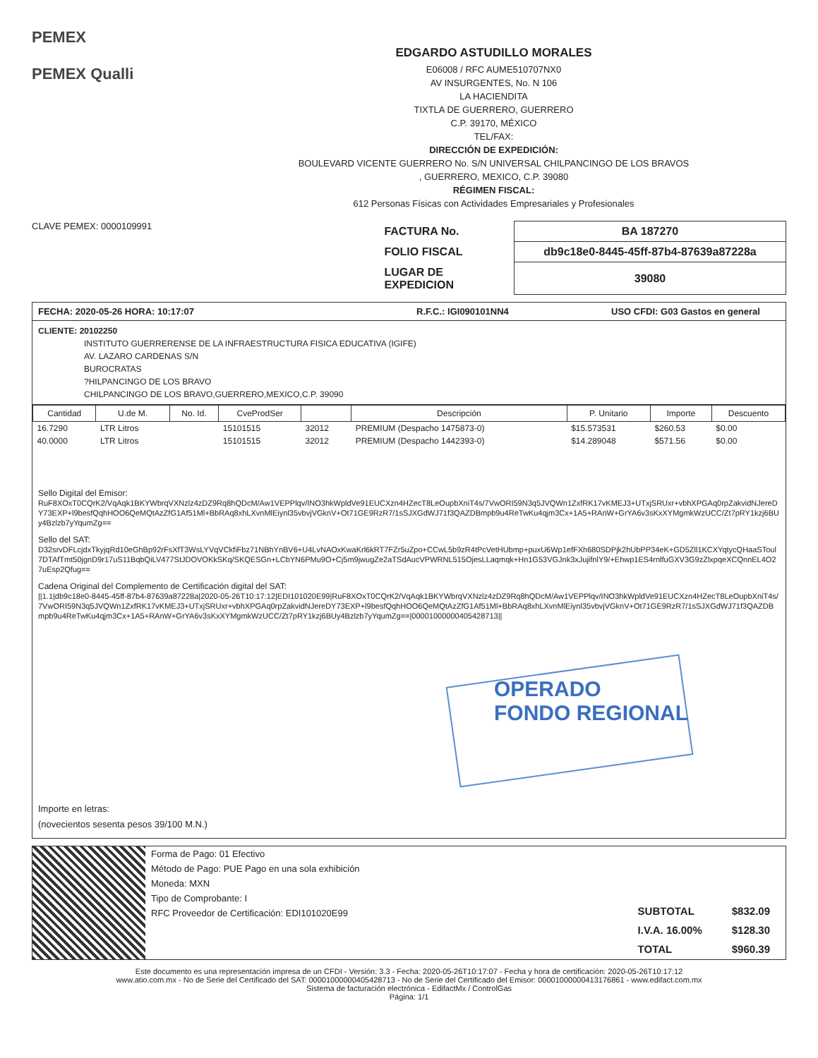PEMEX
PEMEX Qualli
EDGARDO ASTUDILLO MORALES
E06008 / RFC AUME510707NX0
AV INSURGENTES, No. N 106
LA HACIENDITA
TIXTLA DE GUERRERO, GUERRERO
C.P. 39170, MÉXICO
TEL/FAX:
DIRECCIÓN DE EXPEDICIÓN:
BOULEVARD VICENTE GUERRERO No. S/N UNIVERSAL CHILPANCINGO DE LOS BRAVOS
, GUERRERO, MEXICO, C.P. 39080
RÉGIMEN FISCAL:
612 Personas Físicas con Actividades Empresariales y Profesionales
CLAVE PEMEX: 0000109991
| FACTURA No. | BA 187270 |
| FOLIO FISCAL | db9c18e0-8445-45ff-87b4-87639a87228a |
| LUGAR DE EXPEDICION | 39080 |
FECHA: 2020-05-26 HORA: 10:17:07 R.F.C.: IGI090101NN4 USO CFDI: G03 Gastos en general
CLIENTE: 20102250
INSTITUTO GUERRERENSE DE LA INFRAESTRUCTURA FISICA EDUCATIVA (IGIFE)
AV. LAZARO CARDENAS S/N
BUROCRATAS
?HILPANCINGO DE LOS BRAVO
CHILPANCINGO DE LOS BRAVO,GUERRERO,MEXICO,C.P. 39090
| Cantidad | U.de M. | No. Id. | CveProdSer | | Descripción | P. Unitario | Importe | Descuento |
| --- | --- | --- | --- | --- | --- | --- | --- | --- |
| 16.7290 | LTR Litros | | 15101515 | 32012 | PREMIUM (Despacho 1475873-0) | $15.573531 | $260.53 | $0.00 |
| 40.0000 | LTR Litros | | 15101515 | 32012 | PREMIUM (Despacho 1442393-0) | $14.289048 | $571.56 | $0.00 |
Sello Digital del Emisor:
RuF8XOxT0CQrK2/VqAqk1BKYWbrqVXNzlz4zDZ9Rq8hQDcM/Aw1VEPPlqv/INO3hkWpldVe91EUCXzn4HZecT8LeOupbXniT4s/7VwORI59N3q5JVQWn1ZxfRK17vKMEJ3+UTxjSRUxr+vbhXPGAq0rpZakvidNJereDY73EXP+l9besfQqhHOO6QeMQtAzZfG1Af51Ml+BbRAq8xhLXvnMlEiynl35vbvjVGknV+Ot71GE9RzR7/1sSJXGdWJ71f3QAZDBmpb9u4ReTwKu4qjm3Cx+1A5+RAnW+GrYA6v3sKxXYMgmkWzUCC/Zt7pRY1kzj6BUy4Bzlzb7yYqumZg==
Sello del SAT:
D32srvDFLcjdxTkyjqRd10eGhBp92rFsXfT3WsLYVqVCkfiFbz71NBhYnBV6+U4LvNAOxKwaKrl6kRT7FZr5uZpo+CCwL5b9zR4tPcVetHUbmp+puxU6Wp1efFXh680SDPjk2hUbPP34eK+GD5Zll1KCXYqtycQHaaSToul7DTAfTmt50jgnD9r17uS11BqbQiLV477StJDOVOKkSKq/SKQESGn+LCbYN6PMu9O+Cj5m9jwugZe2aTSdAucVPWRNL515OjesLLaqmqk+Hn1G53VGJnk3xJujifnlY9/+Ehwp1ES4rnlfuGXV3G9zZlxpqeXCQnnEL4O27uEsp2Qfug==
Cadena Original del Complemento de Certificación digital del SAT:
||1.1|db9c18e0-8445-45ff-87b4-87639a87228a|2020-05-26T10:17:12|EDI101020E99|RuF8XOxT0CQrK2/VqAqk1BKYWbrqVXNzlz4zDZ9Rq8hQDcM/Aw1VEPPlqv/INO3hkWpldVe91EUCXzn4HZecT8LeOupbXniT4s/7VwORI59N3q5JVQWn1ZxfRK17vKMEJ3+UTxjSRUxr+vbhXPGAq0rpZakvidNJereDY73EXP+l9besfQqhHOO6QeMQtAzZfG1Af51Ml+BbRAq8xhLXvnMlEiynl35vbvjVGknV+Ot71GE9RzR7/1sSJXGdWJ71f3QAZDBmpb9u4ReTwKu4qjm3Cx+1A5+RAnW+GrYA6v3sKxXYMgmkWzUCC/Zt7pRY1kzj6BUy4Bzlzb7yYqumZg==|00001000000405428713||
Importe en letras:
(novecientos sesenta pesos 39/100 M.N.)
OPERADO
FONDO REGIONAL
Forma de Pago: 01 Efectivo
Método de Pago: PUE Pago en una sola exhibición
Moneda: MXN
Tipo de Comprobante: I
RFC Proveedor de Certificación: EDI101020E99
| SUBTOTAL | $832.09 |
| I.V.A. 16.00% | $128.30 |
| TOTAL | $960.39 |
Este documento es una representación impresa de un CFDI - Versión: 3.3 - Fecha: 2020-05-26T10:17:07 - Fecha y hora de certificación: 2020-05-26T10:17:12
www.atio.com.mx - No de Serie del Certificado del SAT: 00001000000405428713 - No de Serie del Certificado del Emisor: 00001000000413176861 - www.edifact.com.mx
Sistema de facturación electrónica - EdifactMx / ControlGas
Página: 1/1